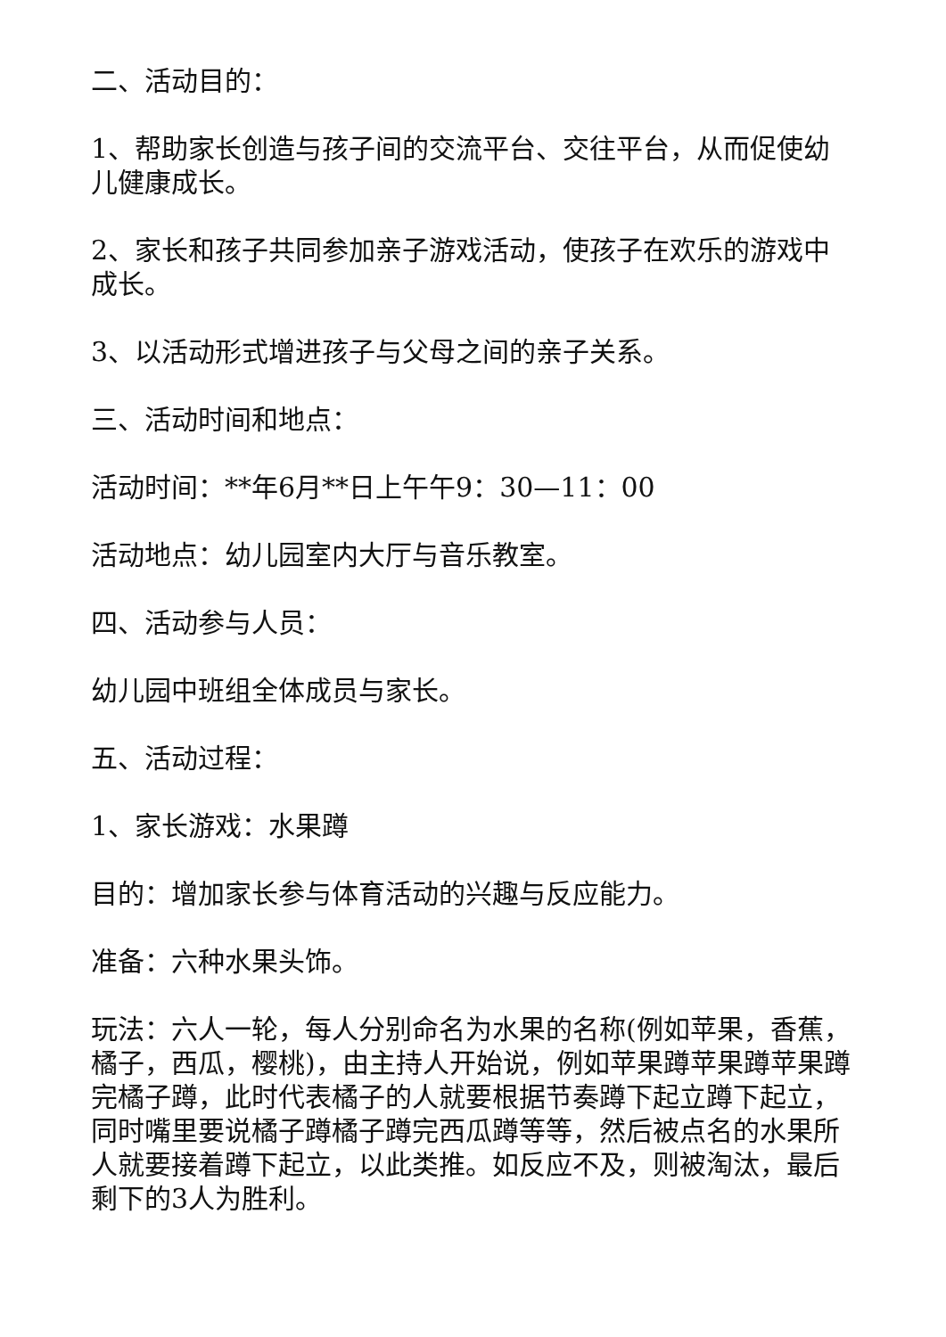二、活动目的：
1、帮助家长创造与孩子间的交流平台、交往平台，从而促使幼儿健康成长。
2、家长和孩子共同参加亲子游戏活动，使孩子在欢乐的游戏中成长。
3、以活动形式增进孩子与父母之间的亲子关系。
三、活动时间和地点：
活动时间：**年6月**日上午午9：30—11：00
活动地点：幼儿园室内大厅与音乐教室。
四、活动参与人员：
幼儿园中班组全体成员与家长。
五、活动过程：
1、家长游戏：水果蹲
目的：增加家长参与体育活动的兴趣与反应能力。
准备：六种水果头饰。
玩法：六人一轮，每人分别命名为水果的名称(例如苹果，香蕉，橘子，西瓜，樱桃)，由主持人开始说，例如苹果蹲苹果蹲苹果蹲完橘子蹲，此时代表橘子的人就要根据节奏蹲下起立蹲下起立，同时嘴里要说橘子蹲橘子蹲完西瓜蹲等等，然后被点名的水果所人就要接着蹲下起立，以此类推。如反应不及，则被淘汰，最后剩下的3人为胜利。